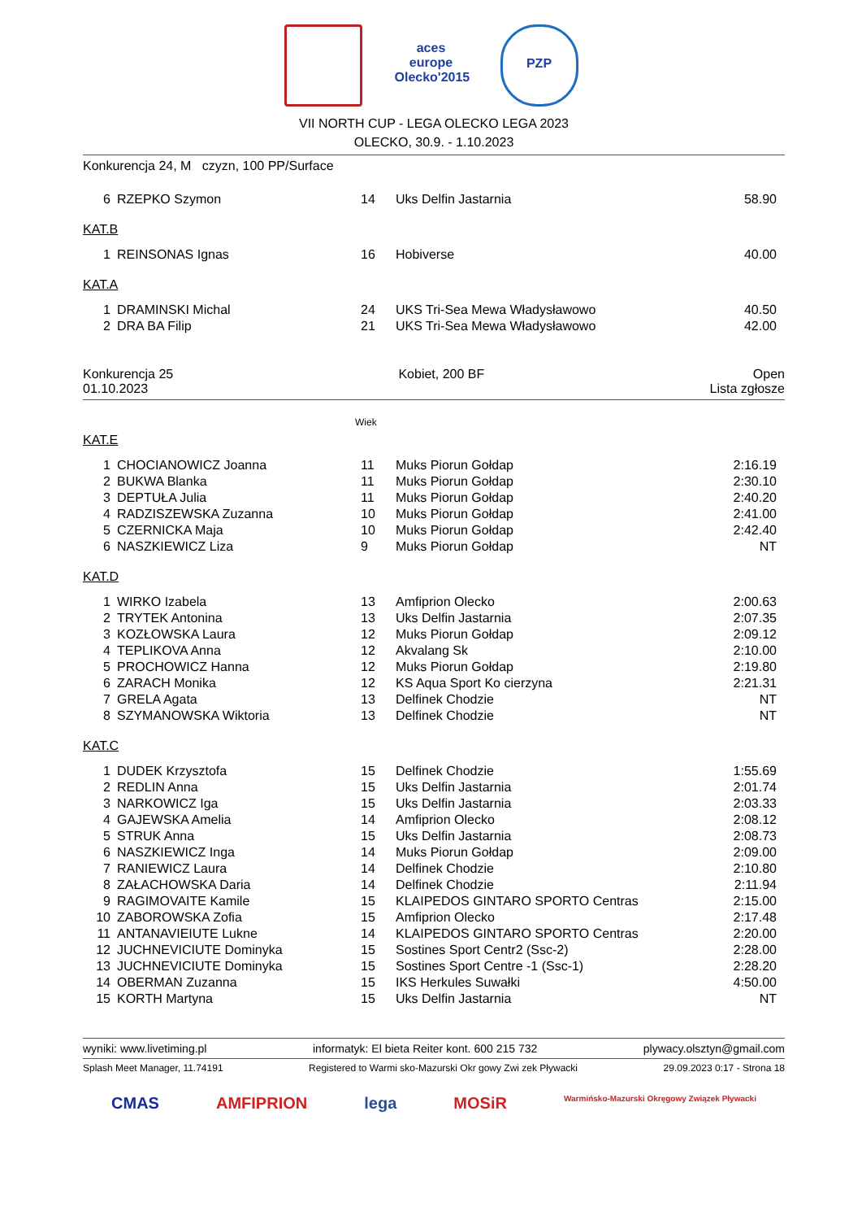aces europe
Olecko'2015
PZP
VII NORTH CUP - LEGA OLECKO LEGA 2023
OLECKO, 30.9. - 1.10.2023
Konkurencja 24, M czyzn, 100 PP/Surface
| 6 | RZEPKO Szymon | 14 | Uks Delfin Jastarnia | 58.90 |
KAT.B
| 1 | REINSONAS Ignas | 16 | Hobiverse | 40.00 |
KAT.A
| 1 | DRAMINSKI Michal | 24 | UKS Tri-Sea Mewa Władysławowo | 40.50 |
| 2 | DRA BA Filip | 21 | UKS Tri-Sea Mewa Władysławowo | 42.00 |
Konkurencja 25
01.10.2023 Kobiet, 200 BF Open
Lista zgłosze
Wiek
KAT.E
| 1 | CHOCIANOWICZ Joanna | 11 | Muks Piorun Gołdap | 2:16.19 |
| 2 | BUKWA Blanka | 11 | Muks Piorun Gołdap | 2:30.10 |
| 3 | DEPTUŁA Julia | 11 | Muks Piorun Gołdap | 2:40.20 |
| 4 | RADZISZEWSKA Zuzanna | 10 | Muks Piorun Gołdap | 2:41.00 |
| 5 | CZERNICKA Maja | 10 | Muks Piorun Gołdap | 2:42.40 |
| 6 | NASZKIEWICZ Liza | 9 | Muks Piorun Gołdap | NT |
KAT.D
| 1 | WIRKO Izabela | 13 | Amfiprion Olecko | 2:00.63 |
| 2 | TRYTEK Antonina | 13 | Uks Delfin Jastarnia | 2:07.35 |
| 3 | KOZŁOWSKA Laura | 12 | Muks Piorun Gołdap | 2:09.12 |
| 4 | TEPLIKOVA Anna | 12 | Akvalang Sk | 2:10.00 |
| 5 | PROCHOWICZ Hanna | 12 | Muks Piorun Gołdap | 2:19.80 |
| 6 | ZARACH Monika | 12 | KS Aqua Sport Ko cierzyna | 2:21.31 |
| 7 | GRELA Agata | 13 | Delfinek Chodzie | NT |
| 8 | SZYMANOWSKA Wiktoria | 13 | Delfinek Chodzie | NT |
KAT.C
| 1 | DUDEK Krzysztofa | 15 | Delfinek Chodzie | 1:55.69 |
| 2 | REDLIN Anna | 15 | Uks Delfin Jastarnia | 2:01.74 |
| 3 | NARKOWICZ Iga | 15 | Uks Delfin Jastarnia | 2:03.33 |
| 4 | GAJEWSKA Amelia | 14 | Amfiprion Olecko | 2:08.12 |
| 5 | STRUK Anna | 15 | Uks Delfin Jastarnia | 2:08.73 |
| 6 | NASZKIEWICZ Inga | 14 | Muks Piorun Gołdap | 2:09.00 |
| 7 | RANIEWICZ Laura | 14 | Delfinek Chodzie | 2:10.80 |
| 8 | ZAŁACHOWSKA Daria | 14 | Delfinek Chodzie | 2:11.94 |
| 9 | RAGIMOVAITE Kamile | 15 | KLAIPEDOS GINTARO SPORTO Centras | 2:15.00 |
| 10 | ZABOROWSKA Zofia | 15 | Amfiprion Olecko | 2:17.48 |
| 11 | ANTANAVIEIUTE Lukne | 14 | KLAIPEDOS GINTARO SPORTO Centras | 2:20.00 |
| 12 | JUCHNEVICIUTE Dominyka | 15 | Sostines Sport Centr2 (Ssc-2) | 2:28.00 |
| 13 | JUCHNEVICIUTE Dominyka | 15 | Sostines Sport Centre -1 (Ssc-1) | 2:28.20 |
| 14 | OBERMAN Zuzanna | 15 | IKS Herkules Suwałki | 4:50.00 |
| 15 | KORTH Martyna | 15 | Uks Delfin Jastarnia | NT |
wyniki: www.livetiming.pl informatyk: El bieta Reiter kont. 600 215 732 plywacy.olsztyn@gmail.com
Splash Meet Manager, 11.74191 Registered to Warmi sko-Mazurski Okr gowy Zwi zek Pływacki 29.09.2023 0:17 - Strona 18
CMAS AMFIPRION lega MOSiR Warmińsko-Mazurski Okręgowy Związek Pływacki